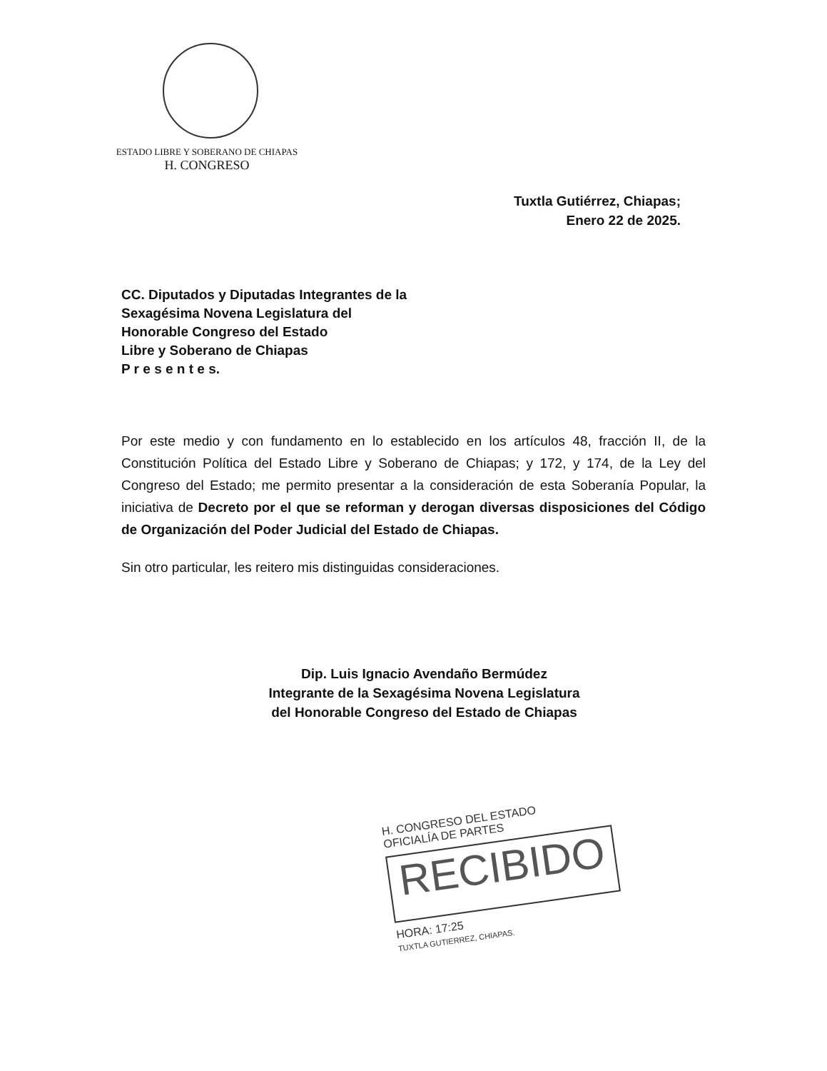ESTADO LIBRE Y SOBERANO DE CHIAPAS
H. CONGRESO
Tuxtla Gutiérrez, Chiapas;
Enero 22 de 2025.
CC. Diputados y Diputadas Integrantes de la
Sexagésima Novena Legislatura del
Honorable Congreso del Estado
Libre y Soberano de Chiapas
P r e s e n t e s.
Por este medio y con fundamento en lo establecido en los artículos 48, fracción II, de la Constitución Política del Estado Libre y Soberano de Chiapas; y 172, y 174, de la Ley del Congreso del Estado; me permito presentar a la consideración de esta Soberanía Popular, la iniciativa de Decreto por el que se reforman y derogan diversas disposiciones del Código de Organización del Poder Judicial del Estado de Chiapas.
Sin otro particular, les reitero mis distinguidas consideraciones.
Dip. Luis Ignacio Avendaño Bermúdez
Integrante de la Sexagésima Novena Legislatura
del Honorable Congreso del Estado de Chiapas
H. CONGRESO DEL ESTADO
OFICIALÍA DE PARTES
RECIBIDO
HORA: 17:25
TUXTLA GUTIERREZ, CHIAPAS.